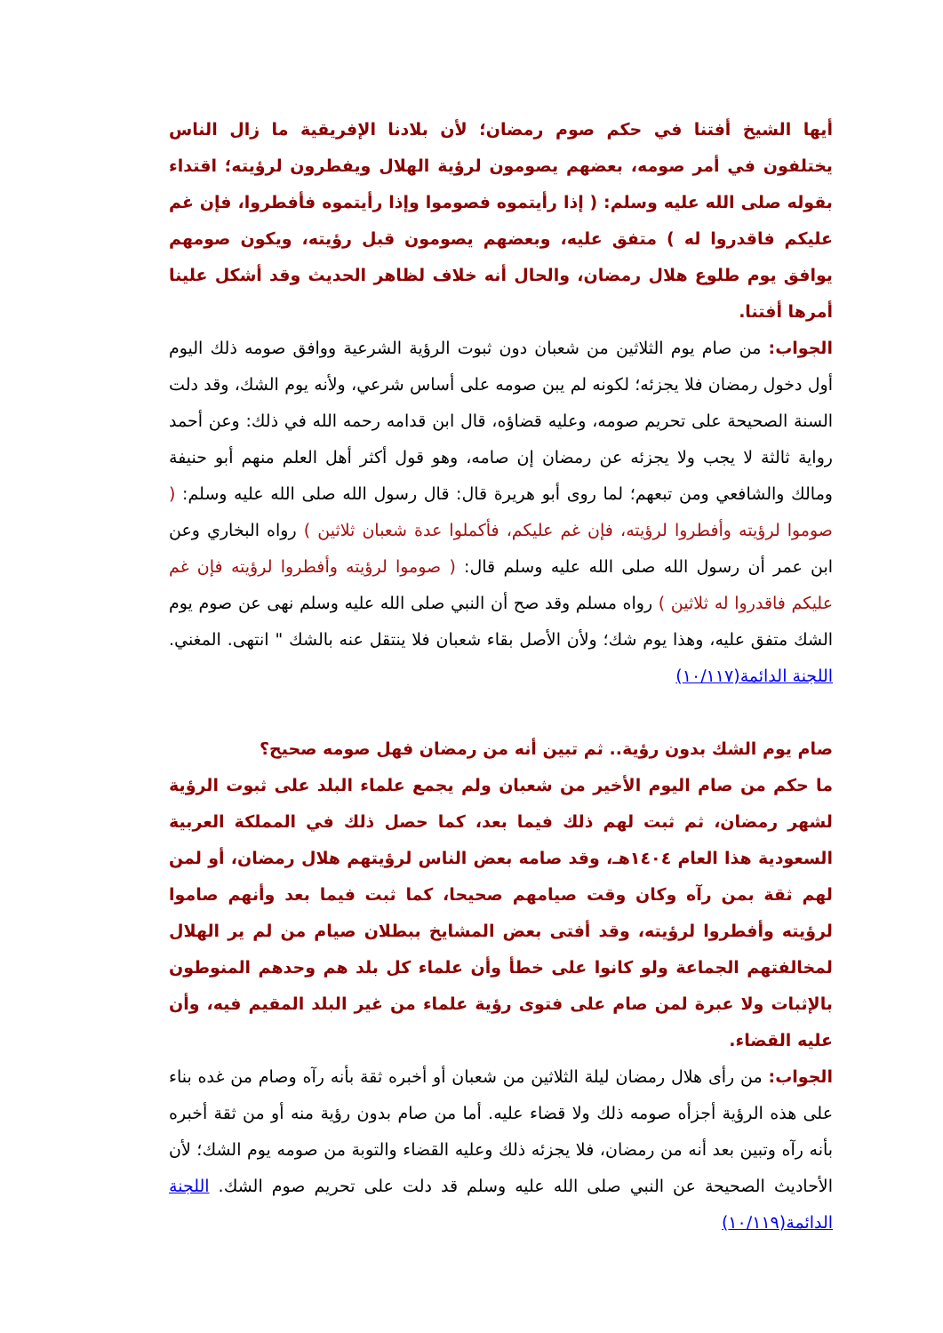أيها الشيخ أفتنا في حكم صوم رمضان؛ لأن بلادنا الإفريقية ما زال الناس يختلفون في أمر صومه، بعضهم يصومون لرؤية الهلال ويفطرون لرؤيته؛ اقتداء بقوله صلى الله عليه وسلم: ( إذا رأيتموه فصوموا وإذا رأيتموه فأفطروا، فإن غم عليكم فاقدروا له ) متفق عليه، وبعضهم يصومون قبل رؤيته، ويكون صومهم يوافق يوم طلوع هلال رمضان، والحال أنه خلاف لظاهر الحديث وقد أشكل علينا أمرها أفتنا.
الجواب: من صام يوم الثلاثين من شعبان دون ثبوت الرؤية الشرعية ووافق صومه ذلك اليوم أول دخول رمضان فلا يجزئه؛ لكونه لم يبن صومه على أساس شرعي، ولأنه يوم الشك، وقد دلت السنة الصحيحة على تحريم صومه، وعليه قضاؤه، قال ابن قدامه رحمه الله في ذلك: وعن أحمد رواية ثالثة لا يجب ولا يجزئه عن رمضان إن صامه، وهو قول أكثر أهل العلم منهم أبو حنيفة ومالك والشافعي ومن تبعهم؛ لما روى أبو هريرة قال: قال رسول الله صلى الله عليه وسلم: ( صوموا لرؤيته وأفطروا لرؤيته، فإن غم عليكم، فأكملوا عدة شعبان ثلاثين ) رواه البخاري وعن ابن عمر أن رسول الله صلى الله عليه وسلم قال: ( صوموا لرؤيته وأفطروا لرؤيته فإن غم عليكم فاقدروا له ثلاثين ) رواه مسلم وقد صح أن النبي صلى الله عليه وسلم نهى عن صوم يوم الشك متفق عليه، وهذا يوم شك؛ ولأن الأصل بقاء شعبان فلا ينتقل عنه بالشك " انتهى. المغني. اللجنة الدائمة(١٠/١١٧)
صام يوم الشك بدون رؤية.. ثم تبين أنه من رمضان فهل صومه صحيح؟
ما حكم من صام اليوم الأخير من شعبان ولم يجمع علماء البلد على ثبوت الرؤية لشهر رمضان، ثم ثبت لهم ذلك فيما بعد، كما حصل ذلك في المملكة العربية السعودية هذا العام ١٤٠٤هـ، وقد صامه بعض الناس لرؤيتهم هلال رمضان، أو لمن لهم ثقة بمن رآه وكان وقت صيامهم صحيحا، كما ثبت فيما بعد وأنهم صاموا لرؤيته وأفطروا لرؤيته، وقد أفتى بعض المشايخ ببطلان صيام من لم ير الهلال لمخالفتهم الجماعة ولو كانوا على خطأ وأن علماء كل بلد هم وحدهم المنوطون بالإثبات ولا عبرة لمن صام على فتوى رؤية علماء من غير البلد المقيم فيه، وأن عليه القضاء.
الجواب: من رأى هلال رمضان ليلة الثلاثين من شعبان أو أخبره ثقة بأنه رآه وصام من غده بناء على هذه الرؤية أجزأه صومه ذلك ولا قضاء عليه. أما من صام بدون رؤية منه أو من ثقة أخبره بأنه رآه وتبين بعد أنه من رمضان، فلا يجزئه ذلك وعليه القضاء والتوبة من صومه يوم الشك؛ لأن الأحاديث الصحيحة عن النبي صلى الله عليه وسلم قد دلت على تحريم صوم الشك. اللجنة الدائمة(١٠/١١٩)